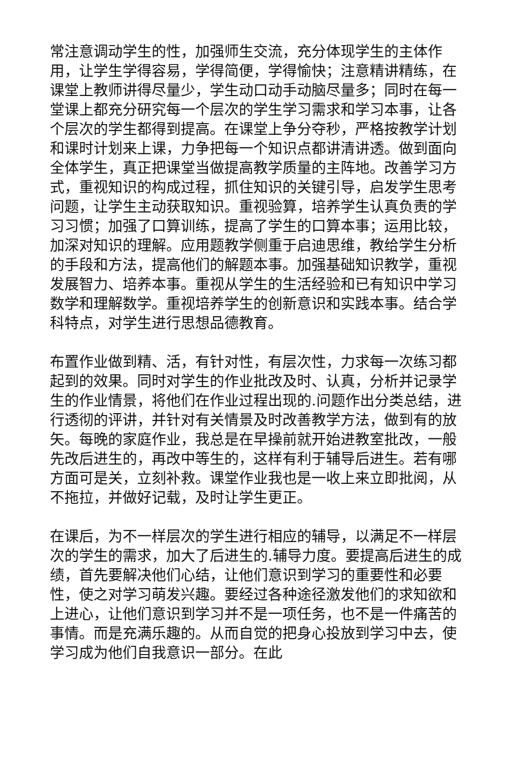常注意调动学生的性，加强师生交流，充分体现学生的主体作用，让学生学得容易，学得简便，学得愉快；注意精讲精练，在课堂上教师讲得尽量少，学生动口动手动脑尽量多；同时在每一堂课上都充分研究每一个层次的学生学习需求和学习本事，让各个层次的学生都得到提高。在课堂上争分夺秒，严格按教学计划和课时计划来上课，力争把每一个知识点都讲清讲透。做到面向全体学生，真正把课堂当做提高教学质量的主阵地。改善学习方式，重视知识的构成过程，抓住知识的关键引导，启发学生思考问题，让学生主动获取知识。重视验算，培养学生认真负责的学习习惯；加强了口算训练，提高了学生的口算本事；运用比较，加深对知识的理解。应用题教学侧重于启迪思维，教给学生分析的手段和方法，提高他们的解题本事。加强基础知识教学，重视发展智力、培养本事。重视从学生的生活经验和已有知识中学习数学和理解数学。重视培养学生的创新意识和实践本事。结合学科特点，对学生进行思想品德教育。
布置作业做到精、活，有针对性，有层次性，力求每一次练习都起到的效果。同时对学生的作业批改及时、认真，分析并记录学生的作业情景，将他们在作业过程出现的.问题作出分类总结，进行透彻的评讲，并针对有关情景及时改善教学方法，做到有的放矢。每晚的家庭作业，我总是在早操前就开始进教室批改，一般先改后进生的，再改中等生的，这样有利于辅导后进生。若有哪方面可是关，立刻补救。课堂作业我也是一收上来立即批阅，从不拖拉，并做好记载，及时让学生更正。
在课后，为不一样层次的学生进行相应的辅导，以满足不一样层次的学生的需求，加大了后进生的.辅导力度。要提高后进生的成绩，首先要解决他们心结，让他们意识到学习的重要性和必要性，使之对学习萌发兴趣。要经过各种途径激发他们的求知欲和上进心，让他们意识到学习并不是一项任务，也不是一件痛苦的事情。而是充满乐趣的。从而自觉的把身心投放到学习中去，使学习成为他们自我意识一部分。在此